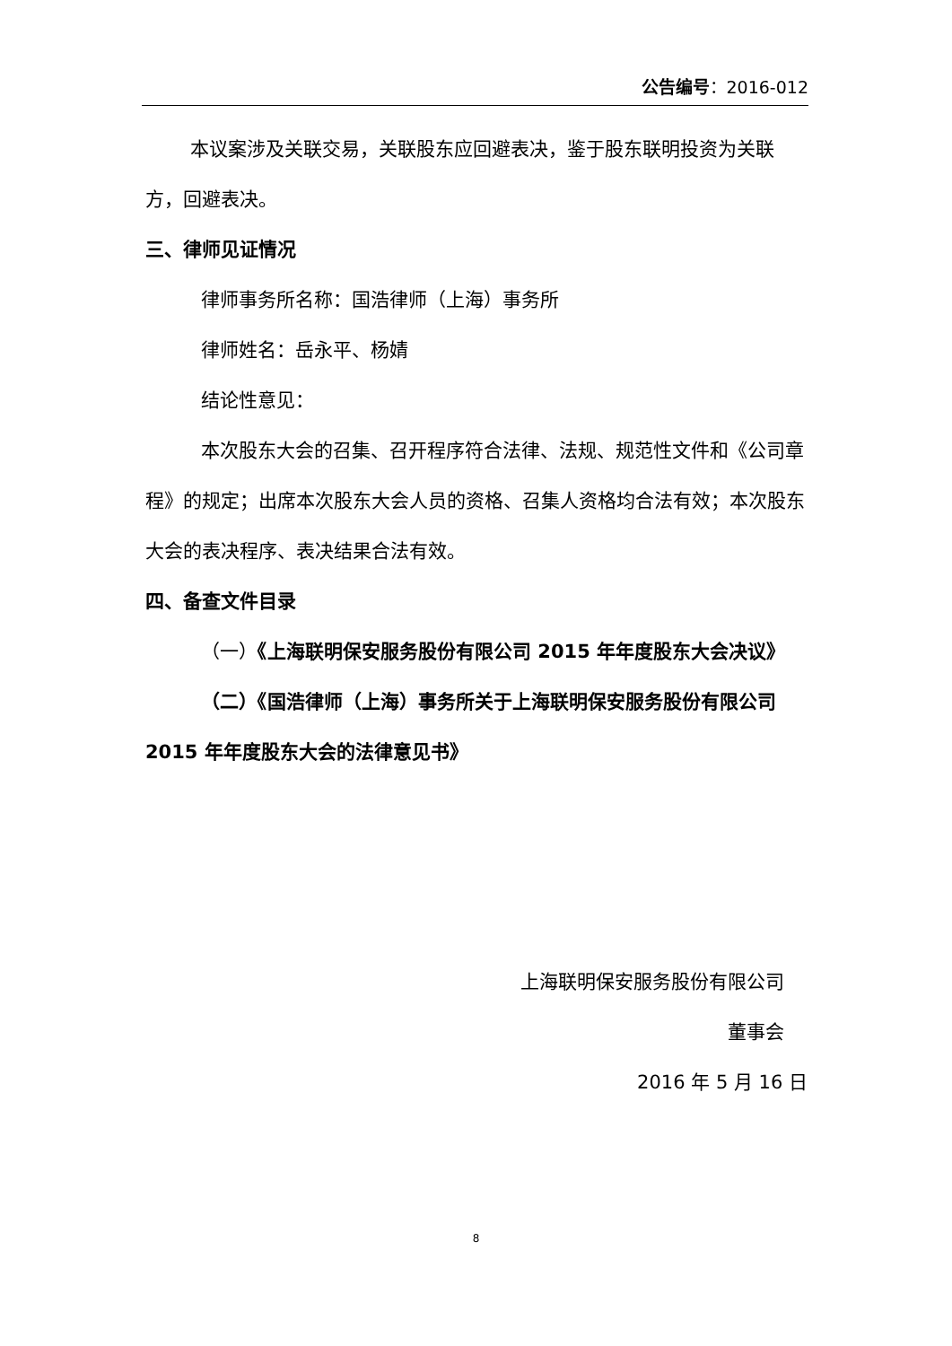公告编号：2016-012
本议案涉及关联交易，关联股东应回避表决，鉴于股东联明投资为关联方，回避表决。
三、律师见证情况
律师事务所名称：国浩律师（上海）事务所
律师姓名：岳永平、杨婧
结论性意见：
本次股东大会的召集、召开程序符合法律、法规、规范性文件和《公司章程》的规定；出席本次股东大会人员的资格、召集人资格均合法有效；本次股东大会的表决程序、表决结果合法有效。
四、备查文件目录
（一）《上海联明保安服务股份有限公司 2015 年年度股东大会决议》
（二）《国浩律师（上海）事务所关于上海联明保安服务股份有限公司 2015 年年度股东大会的法律意见书》
上海联明保安服务股份有限公司
董事会
2016 年 5 月 16 日
8